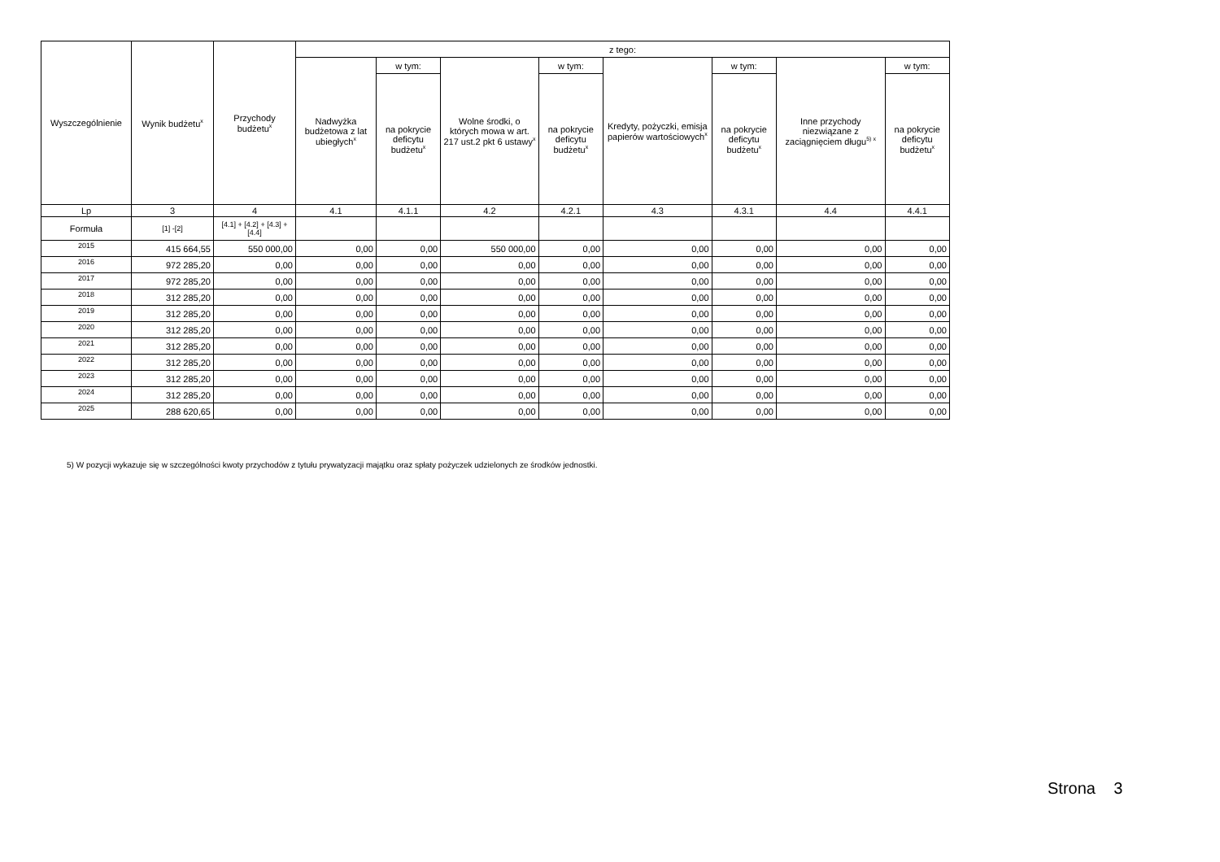| Wyszczególnienie | Wynik budżetu<sup>x</sup> | Przychody budżetu<sup>x</sup> | z tego: | | | | | | | |
| --- | --- | --- | --- | --- | --- | --- | --- | --- | --- | --- |
| | | | Nadwyżka budżetowa z lat ubiegłych<sup>x</sup> | w tym: | Wolne środki, o których mowa w art. 217 ust.2 pkt 6 ustawy<sup>x</sup> | w tym: | Kredyty, pożyczki, emisja papierów wartościowych<sup>x</sup> | w tym: | Inne przychody niezwiązane z zaciągnięciem długu<sup>5) x</sup> | w tym: |
| | | | | na pokrycie deficytu budżetu<sup>x</sup> | | na pokrycie deficytu budżetu<sup>x</sup> | | na pokrycie deficytu budżetu<sup>x</sup> | | na pokrycie deficytu budżetu<sup>x</sup> |
| Lp | 3 | 4 | 4.1 | 4.1.1 | 4.2 | 4.2.1 | 4.3 | 4.3.1 | 4.4 | 4.4.1 |
| Formuła | [1] -[2] | [4.1] + [4.2] + [4.3] + [4.4] | | | | | | | | |
| 2015 | 415 664,55 | 550 000,00 | 0,00 | 0,00 | 550 000,00 | 0,00 | 0,00 | 0,00 | 0,00 | 0,00 |
| 2016 | 972 285,20 | 0,00 | 0,00 | 0,00 | 0,00 | 0,00 | 0,00 | 0,00 | 0,00 | 0,00 |
| 2017 | 972 285,20 | 0,00 | 0,00 | 0,00 | 0,00 | 0,00 | 0,00 | 0,00 | 0,00 | 0,00 |
| 2018 | 312 285,20 | 0,00 | 0,00 | 0,00 | 0,00 | 0,00 | 0,00 | 0,00 | 0,00 | 0,00 |
| 2019 | 312 285,20 | 0,00 | 0,00 | 0,00 | 0,00 | 0,00 | 0,00 | 0,00 | 0,00 | 0,00 |
| 2020 | 312 285,20 | 0,00 | 0,00 | 0,00 | 0,00 | 0,00 | 0,00 | 0,00 | 0,00 | 0,00 |
| 2021 | 312 285,20 | 0,00 | 0,00 | 0,00 | 0,00 | 0,00 | 0,00 | 0,00 | 0,00 | 0,00 |
| 2022 | 312 285,20 | 0,00 | 0,00 | 0,00 | 0,00 | 0,00 | 0,00 | 0,00 | 0,00 | 0,00 |
| 2023 | 312 285,20 | 0,00 | 0,00 | 0,00 | 0,00 | 0,00 | 0,00 | 0,00 | 0,00 | 0,00 |
| 2024 | 312 285,20 | 0,00 | 0,00 | 0,00 | 0,00 | 0,00 | 0,00 | 0,00 | 0,00 | 0,00 |
| 2025 | 288 620,65 | 0,00 | 0,00 | 0,00 | 0,00 | 0,00 | 0,00 | 0,00 | 0,00 | 0,00 |
5) W pozycji wykazuje się w szczególności kwoty przychodów z tytułu prywatyzacji majątku oraz spłaty pożyczek udzielonych ze środków jednostki.
Strona 3